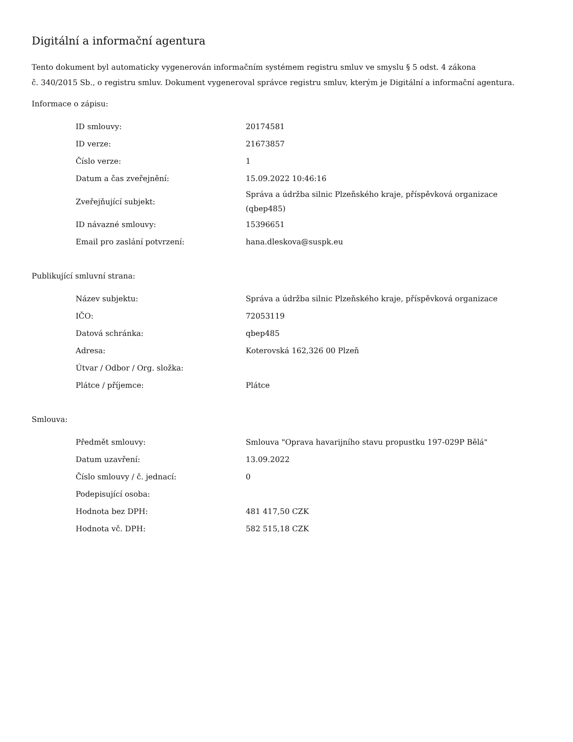Digitální a informační agentura
Tento dokument byl automaticky vygenerován informačním systémem registru smluv ve smyslu § 5 odst. 4 zákona
č. 340/2015 Sb., o registru smluv. Dokument vygeneroval správce registru smluv, kterým je Digitální a informační agentura.
Informace o zápisu:
| ID smlouvy: | 20174581 |
| ID verze: | 21673857 |
| Číslo verze: | 1 |
| Datum a čas zveřejnění: | 15.09.2022 10:46:16 |
| Zveřejňující subjekt: | Správa a údržba silnic Plzeňského kraje, příspěvková organizace (qbep485) |
| ID návazné smlouvy: | 15396651 |
| Email pro zaslání potvrzení: | hana.dleskova@suspk.eu |
Publikující smluvní strana:
| Název subjektu: | Správa a údržba silnic Plzeňského kraje, příspěvková organizace |
| IČO: | 72053119 |
| Datová schránka: | qbep485 |
| Adresa: | Koterovská 162,326 00 Plzeň |
| Útvar / Odbor / Org. složka: | |
| Plátce / příjemce: | Plátce |
Smlouva:
| Předmět smlouvy: | Smlouva "Oprava havarijního stavu propustku 197-029P Bělá" |
| Datum uzavření: | 13.09.2022 |
| Číslo smlouvy / č. jednací: | 0 |
| Podepisující osoba: | |
| Hodnota bez DPH: | 481 417,50 CZK |
| Hodnota vč. DPH: | 582 515,18 CZK |